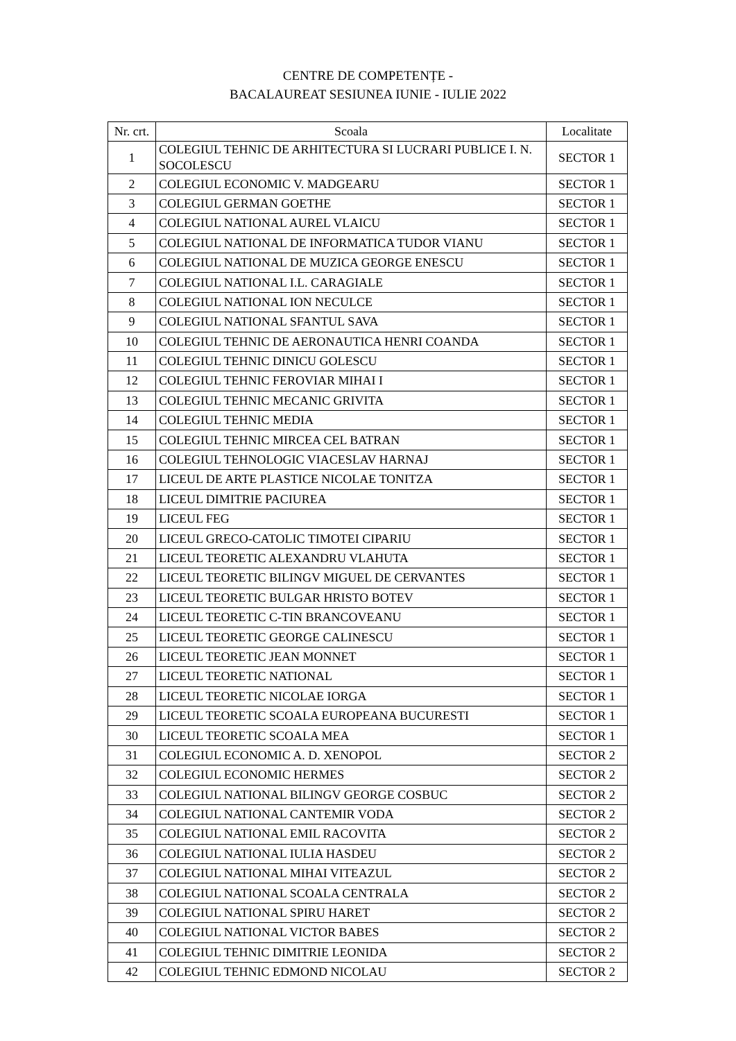CENTRE DE COMPETENȚE -
BACALAUREAT SESIUNEA IUNIE - IULIE 2022
| Nr. crt. | Scoala | Localitate |
| --- | --- | --- |
| 1 | COLEGIUL TEHNIC DE ARHITECTURA SI LUCRARI PUBLICE I. N. SOCOLESCU | SECTOR 1 |
| 2 | COLEGIUL ECONOMIC V. MADGEARU | SECTOR 1 |
| 3 | COLEGIUL GERMAN GOETHE | SECTOR 1 |
| 4 | COLEGIUL NATIONAL AUREL VLAICU | SECTOR 1 |
| 5 | COLEGIUL NATIONAL DE INFORMATICA TUDOR VIANU | SECTOR 1 |
| 6 | COLEGIUL NATIONAL DE MUZICA GEORGE ENESCU | SECTOR 1 |
| 7 | COLEGIUL NATIONAL I.L. CARAGIALE | SECTOR 1 |
| 8 | COLEGIUL NATIONAL ION NECULCE | SECTOR 1 |
| 9 | COLEGIUL NATIONAL SFANTUL SAVA | SECTOR 1 |
| 10 | COLEGIUL TEHNIC DE AERONAUTICA HENRI COANDA | SECTOR 1 |
| 11 | COLEGIUL TEHNIC DINICU GOLESCU | SECTOR 1 |
| 12 | COLEGIUL TEHNIC FEROVIAR MIHAI I | SECTOR 1 |
| 13 | COLEGIUL TEHNIC MECANIC GRIVITA | SECTOR 1 |
| 14 | COLEGIUL TEHNIC MEDIA | SECTOR 1 |
| 15 | COLEGIUL TEHNIC MIRCEA CEL BATRAN | SECTOR 1 |
| 16 | COLEGIUL TEHNOLOGIC VIACESLAV HARNAJ | SECTOR 1 |
| 17 | LICEUL DE ARTE PLASTICE NICOLAE TONITZA | SECTOR 1 |
| 18 | LICEUL DIMITRIE PACIUREA | SECTOR 1 |
| 19 | LICEUL FEG | SECTOR 1 |
| 20 | LICEUL GRECO-CATOLIC TIMOTEI CIPARIU | SECTOR 1 |
| 21 | LICEUL TEORETIC ALEXANDRU VLAHUTA | SECTOR 1 |
| 22 | LICEUL TEORETIC BILINGV MIGUEL DE CERVANTES | SECTOR 1 |
| 23 | LICEUL TEORETIC BULGAR HRISTO BOTEV | SECTOR 1 |
| 24 | LICEUL TEORETIC C-TIN BRANCOVEANU | SECTOR 1 |
| 25 | LICEUL TEORETIC GEORGE CALINESCU | SECTOR 1 |
| 26 | LICEUL TEORETIC JEAN MONNET | SECTOR 1 |
| 27 | LICEUL TEORETIC NATIONAL | SECTOR 1 |
| 28 | LICEUL TEORETIC NICOLAE IORGA | SECTOR 1 |
| 29 | LICEUL TEORETIC SCOALA EUROPEANA BUCURESTI | SECTOR 1 |
| 30 | LICEUL TEORETIC SCOALA MEA | SECTOR 1 |
| 31 | COLEGIUL ECONOMIC A. D. XENOPOL | SECTOR 2 |
| 32 | COLEGIUL ECONOMIC HERMES | SECTOR 2 |
| 33 | COLEGIUL NATIONAL BILINGV GEORGE COSBUC | SECTOR 2 |
| 34 | COLEGIUL NATIONAL CANTEMIR VODA | SECTOR 2 |
| 35 | COLEGIUL NATIONAL EMIL RACOVITA | SECTOR 2 |
| 36 | COLEGIUL NATIONAL IULIA HASDEU | SECTOR 2 |
| 37 | COLEGIUL NATIONAL MIHAI VITEAZUL | SECTOR 2 |
| 38 | COLEGIUL NATIONAL SCOALA CENTRALA | SECTOR 2 |
| 39 | COLEGIUL NATIONAL SPIRU HARET | SECTOR 2 |
| 40 | COLEGIUL NATIONAL VICTOR BABES | SECTOR 2 |
| 41 | COLEGIUL TEHNIC DIMITRIE LEONIDA | SECTOR 2 |
| 42 | COLEGIUL TEHNIC EDMOND NICOLAU | SECTOR 2 |